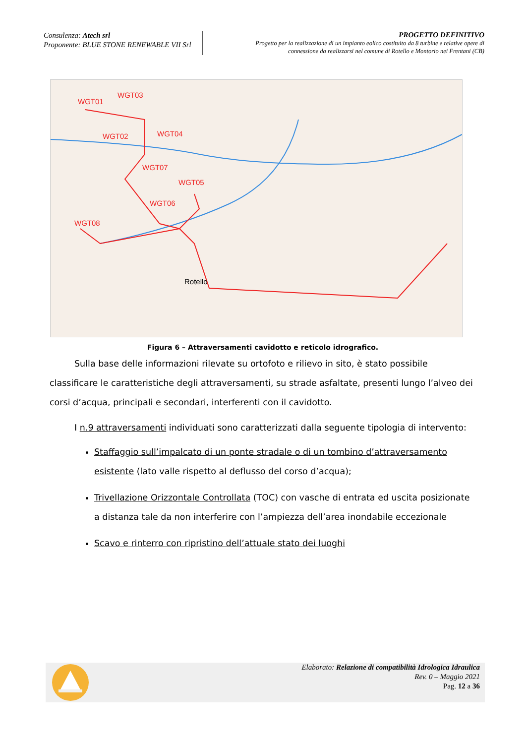Consulenza: Atech srl
Proponente: BLUE STONE RENEWABLE VII Srl
PROGETTO DEFINITIVO
Progetto per la realizzazione di un impianto eolico costituito da 8 turbine e relative opere di
connessione da realizzarsi nel comune di Rotello e Montorio nei Frentani (CB)
WGT01
WGT03
WGT02 WGT04
WGT07
WGT05
WGT06
WGT08
Rotello
Figura 6 – Attraversamenti cavidotto e reticolo idrografico.
Sulla base delle informazioni rilevate su ortofoto e rilievo in sito, è stato possibile classificare le caratteristiche degli attraversamenti, su strade asfaltate, presenti lungo l’alveo dei corsi d’acqua, principali e secondari, interferenti con il cavidotto.
I n.9 attraversamenti individuati sono caratterizzati dalla seguente tipologia di intervento:
Staffaggio sull’impalcato di un ponte stradale o di un tombino d’attraversamento esistente (lato valle rispetto al deflusso del corso d’acqua);
Trivellazione Orizzontale Controllata (TOC) con vasche di entrata ed uscita posizionate a distanza tale da non interferire con l’ampiezza dell’area inondabile eccezionale
Scavo e rinterro con ripristino dell’attuale stato dei luoghi
Elaborato: Relazione di compatibilità Idrologica Idraulica
Rev. 0 – Maggio 2021
Pag. 12 a 36